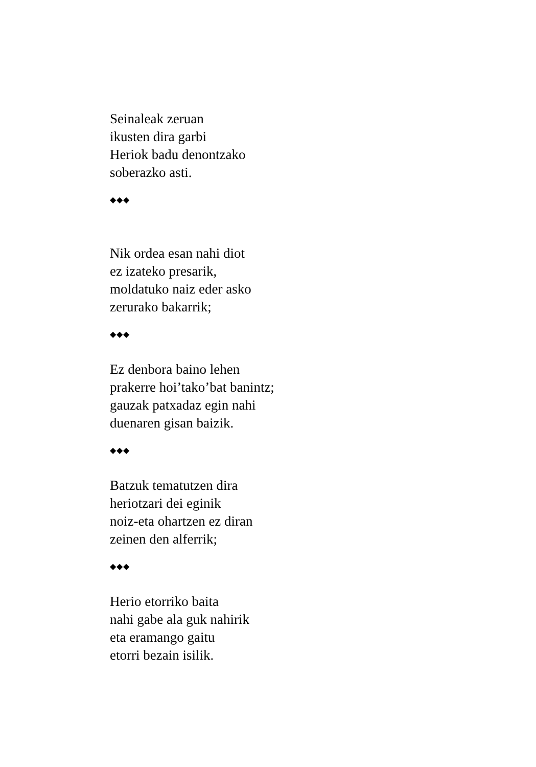Seinaleak zeruan
ikusten dira garbi
Heriok badu denontzako
soberazko asti.
◆◆◆
Nik ordea esan nahi diot
ez izateko presarik,
moldatuko naiz eder asko
zerurako bakarrik;
◆◆◆
Ez denbora baino lehen
prakerre hoi’tako’bat banintz;
gauzak patxadaz egin nahi
duenaren gisan baizik.
◆◆◆
Batzuk tematutzen dira
heriotzari dei eginik
noiz-eta ohartzen ez diran
zeinen den alferrik;
◆◆◆
Herio etorriko baita
nahi gabe ala guk nahirik
eta eramango gaitu
etorri bezain isilik.